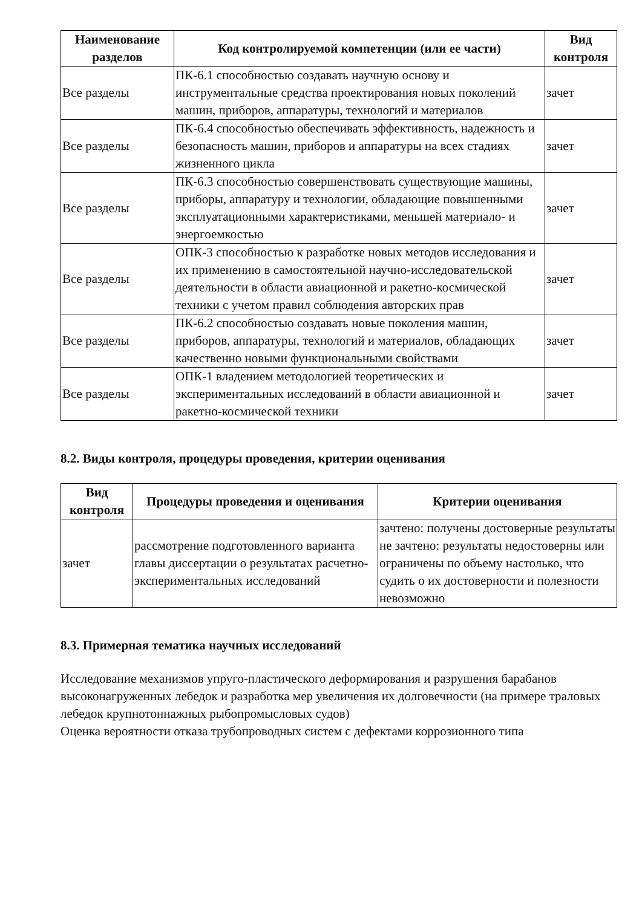| Наименование разделов | Код контролируемой компетенции (или ее части) | Вид контроля |
| --- | --- | --- |
| Все разделы | ПК-6.1 способностью создавать научную основу и инструментальные средства проектирования новых поколений машин, приборов, аппаратуры, технологий и материалов | зачет |
| Все разделы | ПК-6.4 способностью обеспечивать эффективность, надежность и безопасность машин, приборов и аппаратуры на всех стадиях жизненного цикла | зачет |
| Все разделы | ПК-6.3 способностью совершенствовать существующие машины, приборы, аппаратуру и технологии, обладающие повышенными эксплуатационными характеристиками, меньшей материало- и энергоемкостью | зачет |
| Все разделы | ОПК-3 способностью к разработке новых методов исследования и их применению в самостоятельной научно-исследовательской деятельности в области авиационной и ракетно-космической техники с учетом правил соблюдения авторских прав | зачет |
| Все разделы | ПК-6.2 способностью создавать новые поколения машин, приборов, аппаратуры, технологий и материалов, обладающих качественно новыми функциональными свойствами | зачет |
| Все разделы | ОПК-1 владением методологией теоретических и экспериментальных исследований в области авиационной и ракетно-космической техники | зачет |
8.2. Виды контроля, процедуры проведения, критерии оценивания
| Вид контроля | Процедуры проведения и оценивания | Критерии оценивания |
| --- | --- | --- |
| зачет | рассмотрение подготовленного варианта главы диссертации о результатах расчетно-экспериментальных исследований | зачтено: получены достоверные результаты не зачтено: результаты недостоверны или ограничены по объему настолько, что судить о их достоверности и полезности невозможно |
8.3. Примерная тематика научных исследований
Исследование механизмов упруго-пластического деформирования и разрушения барабанов высоконагруженных лебедок и разработка мер увеличения их долговечности (на примере траловых лебедок крупнотоннажных рыбопромысловых судов)
Оценка вероятности отказа трубопроводных систем с дефектами коррозионного типа